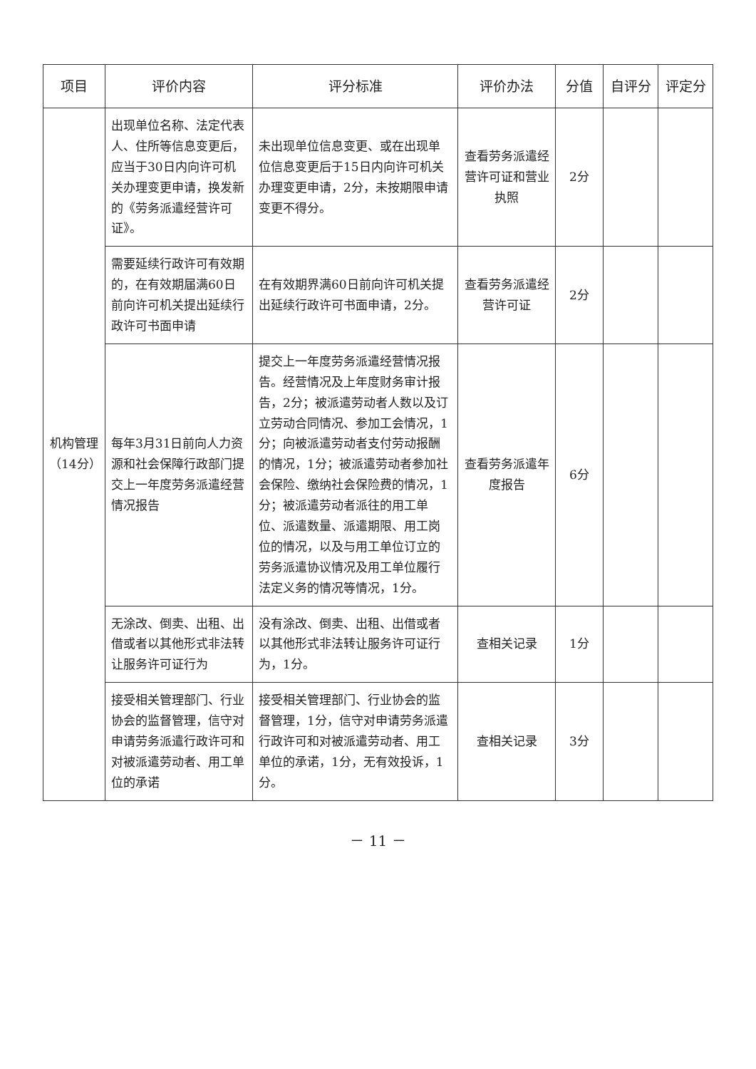| 项目 | 评价内容 | 评分标准 | 评价办法 | 分值 | 自评分 | 评定分 |
| --- | --- | --- | --- | --- | --- | --- |
| 机构管理（14分） | 出现单位名称、法定代表人、住所等信息变更后，应当于30日内向许可机关办理变更申请，换发新的《劳务派遣经营许可证》。 | 未出现单位信息变更、或在出现单位信息变更后于15日内向许可机关办理变更申请，2分，未按期限申请变更不得分。 | 查看劳务派遣经营许可证和营业执照 | 2分 | | |
| | 需要延续行政许可有效期的，在有效期届满60日前向许可机关提出延续行政许可书面申请 | 在有效期界满60日前向许可机关提出延续行政许可书面申请，2分。 | 查看劳务派遣经营许可证 | 2分 | | |
| | 每年3月31日前向人力资源和社会保障行政部门提交上一年度劳务派遣经营情况报告 | 提交上一年度劳务派遣经营情况报告。经营情况及上年度财务审计报告，2分；被派遣劳动者人数以及订立劳动合同情况、参加工会情况，1分；向被派遣劳动者支付劳动报酬的情况，1分；被派遣劳动者参加社会保险、缴纳社会保险费的情况，1分；被派遣劳动者派往的用工单位、派遣数量、派遣期限、用工岗位的情况，以及与用工单位订立的劳务派遣协议情况及用工单位履行法定义务的情况等情况，1分。 | 查看劳务派遣年度报告 | 6分 | | |
| | 无涂改、倒卖、出租、出借或者以其他形式非法转让服务许可证行为 | 没有涂改、倒卖、出租、出借或者以其他形式非法转让服务许可证行为，1分。 | 查相关记录 | 1分 | | |
| | 接受相关管理部门、行业协会的监督管理，信守对申请劳务派遣行政许可和对被派遣劳动者、用工单位的承诺 | 接受相关管理部门、行业协会的监督管理，1分，信守对申请劳务派遣行政许可和对被派遣劳动者、用工单位的承诺，1分，无有效投诉，1分。 | 查相关记录 | 3分 | | |
－ 11 －